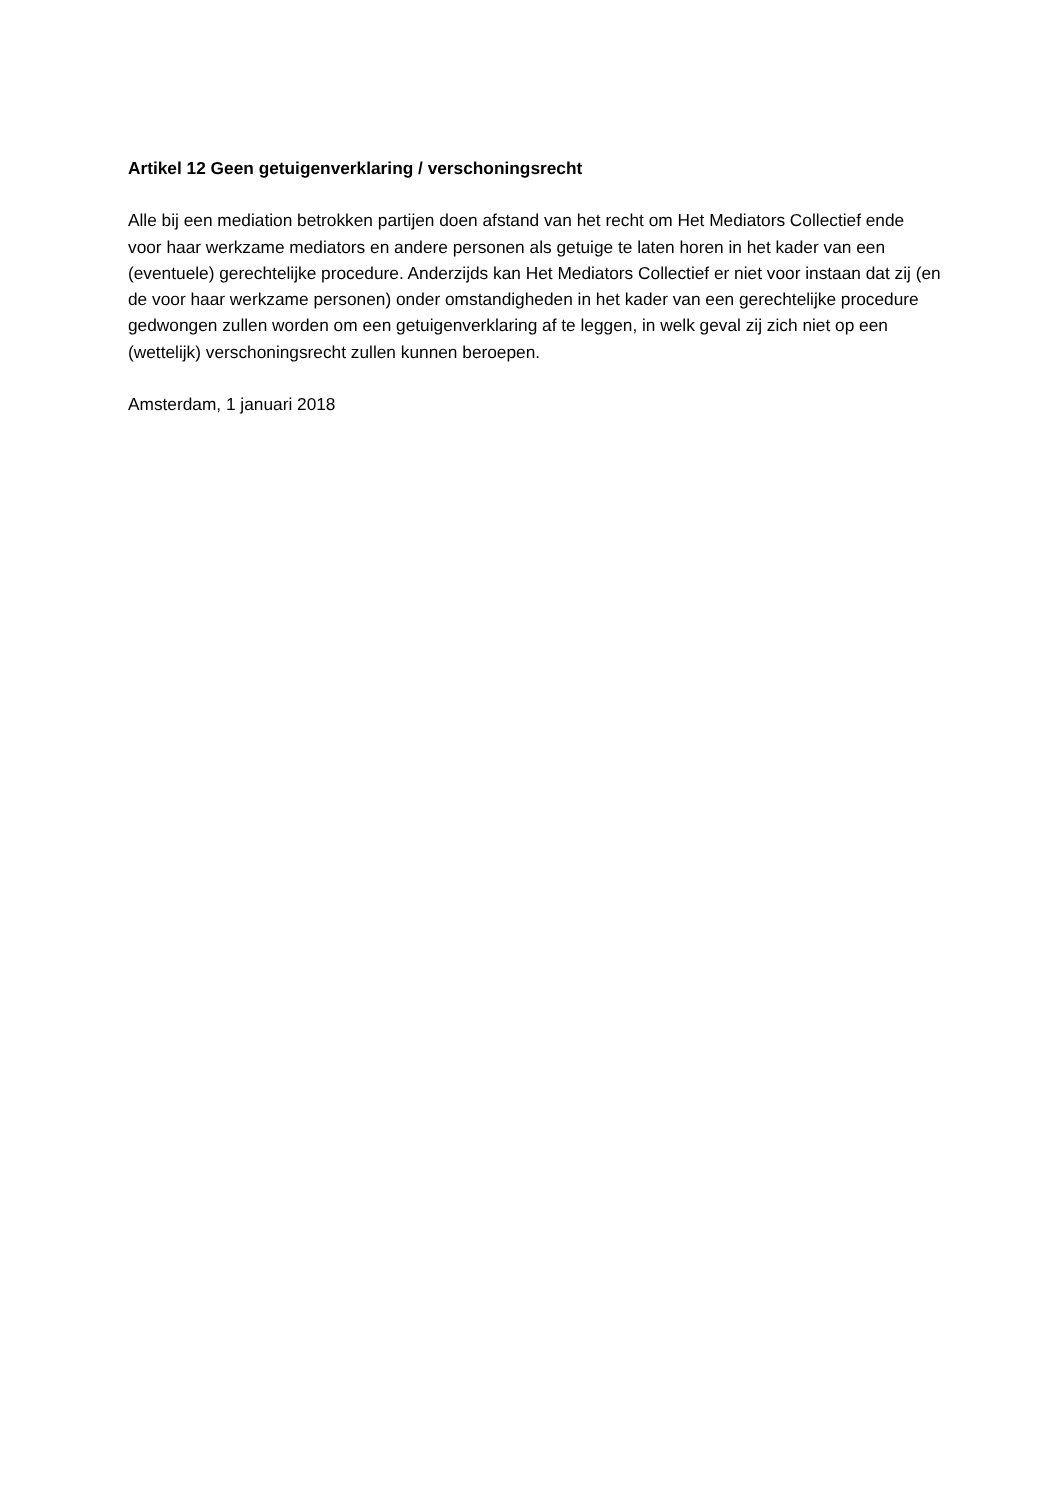Artikel 12 Geen getuigenverklaring / verschoningsrecht
Alle bij een mediation betrokken partijen doen afstand van het recht om Het Mediators Collectief ende voor haar werkzame mediators en andere personen als getuige te laten horen in het kader van een (eventuele) gerechtelijke procedure. Anderzijds kan Het Mediators Collectief er niet voor instaan dat zij (en de voor haar werkzame personen) onder omstandigheden in het kader van een gerechtelijke procedure gedwongen zullen worden om een getuigenverklaring af te leggen, in welk geval zij zich niet op een (wettelijk) verschoningsrecht zullen kunnen beroepen.
Amsterdam, 1 januari 2018